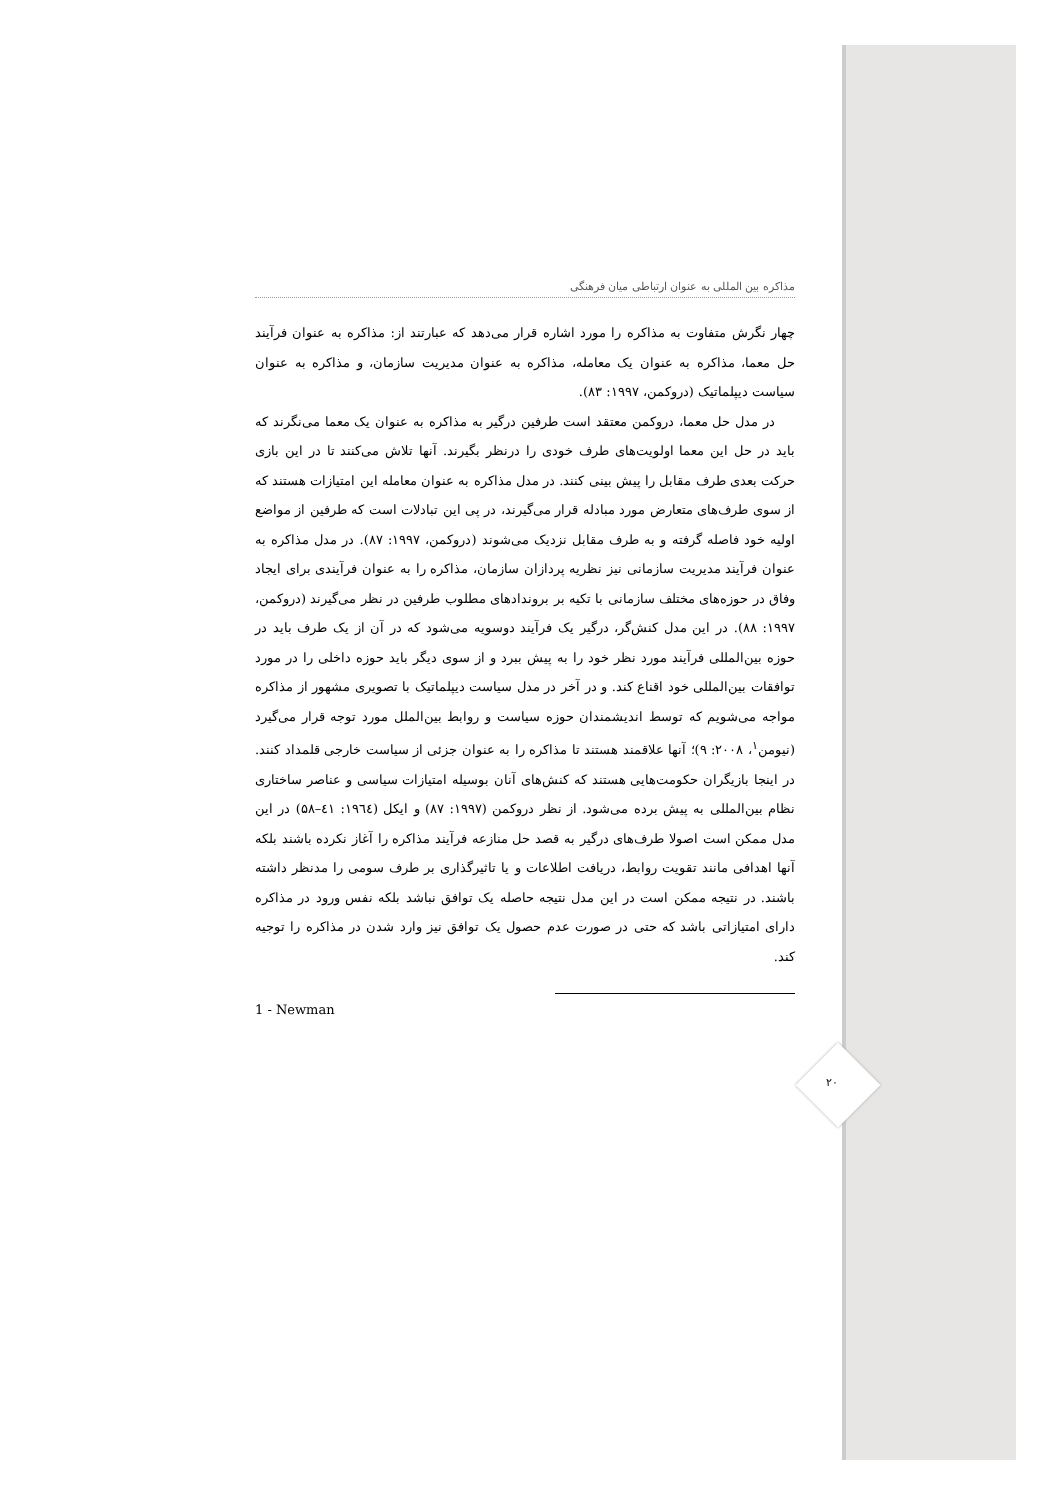مذاکره بین المللی به عنوان ارتباطی میان فرهنگی
چهار نگرش متفاوت به مذاکره را مورد اشاره قرار می‌دهد که عبارتند از: مذاکره به عنوان فرآیند حل معما، مذاکره به عنوان یک معامله، مذاکره به عنوان مدیریت سازمان، و مذاکره به عنوان سیاست دیپلماتیک (دروکمن، ۱۹۹۷: ۸۳).
در مدل حل معما، دروکمن معتقد است طرفین درگیر به مذاکره به عنوان یک معما می‌نگرند که باید در حل این معما اولویت‌های طرف خودی را درنظر بگیرند. آنها تلاش می‌کنند تا در این بازی حرکت بعدی طرف مقابل را پیش بینی کنند. در مدل مذاکره به عنوان معامله این امتیازات هستند که از سوی طرف‌های متعارض مورد مبادله قرار می‌گیرند، در پی این تبادلات است که طرفین از مواضع اولیه خود فاصله گرفته و به طرف مقابل نزدیک می‌شوند (دروکمن، ۱۹۹۷: ۸۷). در مدل مذاکره به عنوان فرآیند مدیریت سازمانی نیز نظریه پردازان سازمان، مذاکره را به عنوان فرآیندی برای ایجاد وفاق در حوزه‌های مختلف سازمانی با تکیه بر بروندادهای مطلوب طرفین در نظر می‌گیرند (دروکمن، ۱۹۹۷: ۸۸). در این مدل کنش‌گر، درگیر یک فرآیند دوسویه می‌شود که در آن از یک طرف باید در حوزه بین‌المللی فرآیند مورد نظر خود را به پیش ببرد و از سوی دیگر باید حوزه داخلی را در مورد توافقات بین‌المللی خود اقناع کند. و در آخر در مدل سیاست دیپلماتیک با تصویری مشهور از مذاکره مواجه می‌شویم که توسط اندیشمندان حوزه سیاست و روابط بین‌الملل مورد توجه قرار می‌گیرد (نیومن<sup>۱</sup>، ۲۰۰۸: ۹)؛ آنها علاقمند هستند تا مذاکره را به عنوان جزئی از سیاست خارجی قلمداد کنند. در اینجا بازیگران حکومت‌هایی هستند که کنش‌های آنان بوسیله امتیازات سیاسی و عناصر ساختاری نظام بین‌المللی به پیش برده می‌شود. از نظر دروکمن (۱۹۹۷: ۸۷) و ایکل (۱۹٦٤: ٤۱–۵۸) در این مدل ممکن است اصولا طرف‌های درگیر به قصد حل منازعه فرآیند مذاکره را آغاز نکرده باشند بلکه آنها اهدافی مانند تقویت روابط، دریافت اطلاعات و یا تاثیرگذاری بر طرف سومی را مدنظر داشته باشند. در نتیجه ممکن است در این مدل نتیجه حاصله یک توافق نباشد بلکه نفس ورود در مذاکره دارای امتیازاتی باشد که حتی در صورت عدم حصول یک توافق نیز وارد شدن در مذاکره را توجیه کند.
1 - Newman
۲۰